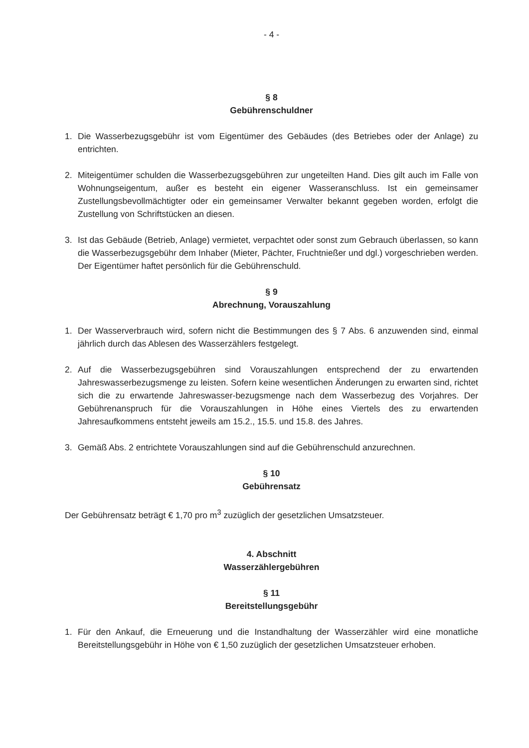- 4 -
§ 8
Gebührenschuldner
1. Die Wasserbezugsgebühr ist vom Eigentümer des Gebäudes (des Betriebes oder der Anlage) zu entrichten.
2. Miteigentümer schulden die Wasserbezugsgebühren zur ungeteilten Hand. Dies gilt auch im Falle von Wohnungseigentum, außer es besteht ein eigener Wasseranschluss. Ist ein gemeinsamer Zustellungsbevollmächtigter oder ein gemeinsamer Verwalter bekannt gegeben worden, erfolgt die Zustellung von Schriftstücken an diesen.
3. Ist das Gebäude (Betrieb, Anlage) vermietet, verpachtet oder sonst zum Gebrauch überlassen, so kann die Wasserbezugsgebühr dem Inhaber (Mieter, Pächter, Fruchtnießer und dgl.) vorgeschrieben werden. Der Eigentümer haftet persönlich für die Gebührenschuld.
§ 9
Abrechnung, Vorauszahlung
1. Der Wasserverbrauch wird, sofern nicht die Bestimmungen des § 7 Abs. 6 anzuwenden sind, einmal jährlich durch das Ablesen des Wasserzählers festgelegt.
2. Auf die Wasserbezugsgebühren sind Vorauszahlungen entsprechend der zu erwartenden Jahreswasserbezugsmenge zu leisten. Sofern keine wesentlichen Änderungen zu erwarten sind, richtet sich die zu erwartende Jahreswasser-bezugsmenge nach dem Wasserbezug des Vorjahres. Der Gebührenanspruch für die Vorauszahlungen in Höhe eines Viertels des zu erwartenden Jahresaufkommens entsteht jeweils am 15.2., 15.5. und 15.8. des Jahres.
3. Gemäß Abs. 2 entrichtete Vorauszahlungen sind auf die Gebührenschuld anzurechnen.
§ 10
Gebührensatz
Der Gebührensatz beträgt € 1,70 pro m<sup>3</sup> zuzüglich der gesetzlichen Umsatzsteuer.
4. Abschnitt
Wasserzählergebühren
§ 11
Bereitstellungsgebühr
1. Für den Ankauf, die Erneuerung und die Instandhaltung der Wasserzähler wird eine monatliche Bereitstellungsgebühr in Höhe von € 1,50 zuzüglich der gesetzlichen Umsatzsteuer erhoben.